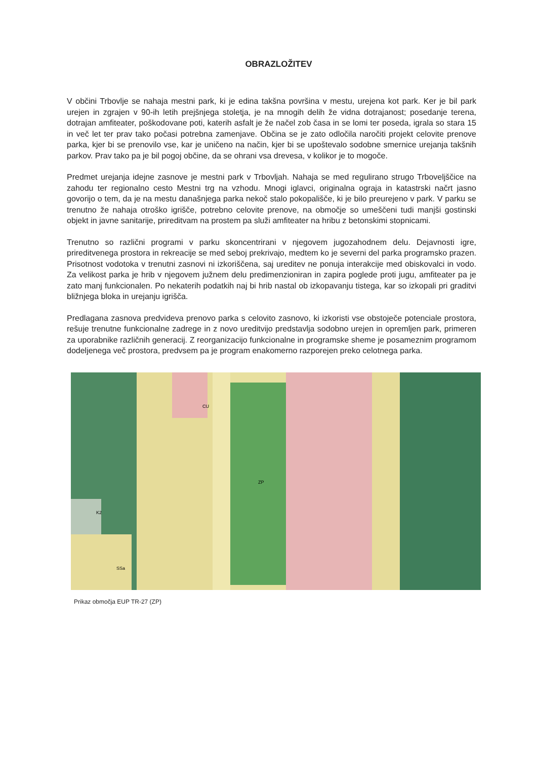OBRAZLOŽITEV
V občini Trbovlje se nahaja mestni park, ki je edina takšna površina v mestu, urejena kot park. Ker je bil park urejen in zgrajen v 90-ih letih prejšnjega stoletja, je na mnogih delih že vidna dotrajanost; posedanje terena, dotrajan amfiteater, poškodovane poti, katerih asfalt je že načel zob časa in se lomi ter poseda, igrala so stara 15 in več let ter prav tako počasi potrebna zamenjave. Občina se je zato odločila naročiti projekt celovite prenove parka, kjer bi se prenovilo vse, kar je uničeno na način, kjer bi se upoštevalo sodobne smernice urejanja takšnih parkov. Prav tako pa je bil pogoj občine, da se ohrani vsa drevesa, v kolikor je to mogoče.
Predmet urejanja idejne zasnove je mestni park v Trbovljah. Nahaja se med regulirano strugo Trboveljščice na zahodu ter regionalno cesto Mestni trg na vzhodu. Mnogi iglavci, originalna ograja in katastrski načrt jasno govorijo o tem, da je na mestu današnjega parka nekoč stalo pokopališče, ki je bilo preurejeno v park. V parku se trenutno že nahaja otroško igrišče, potrebno celovite prenove, na območje so umeščeni tudi manjši gostinski objekt in javne sanitarije, prireditvam na prostem pa služi amfiteater na hribu z betonskimi stopnicami.
Trenutno so različni programi v parku skoncentrirani v njegovem jugozahodnem delu. Dejavnosti igre, prireditvenega prostora in rekreacije se med seboj prekrivajo, medtem ko je severni del parka programsko prazen. Prisotnost vodotoka v trenutni zasnovi ni izkoriščena, saj ureditev ne ponuja interakcije med obiskovalci in vodo. Za velikost parka je hrib v njegovem južnem delu predimenzioniran in zapira poglede proti jugu, amfiteater pa je zato manj funkcionalen. Po nekaterih podatkih naj bi hrib nastal ob izkopavanju tistega, kar so izkopali pri graditvi bližnjega bloka in urejanju igrišča.
Predlagana zasnova predvideva prenovo parka s celovito zasnovo, ki izkoristi vse obstoječe potenciale prostora, rešuje trenutne funkcionalne zadrege in z novo ureditvijo predstavlja sodobno urejen in opremljen park, primeren za uporabnike različnih generacij. Z reorganizacijo funkcionalne in programske sheme je posameznim programom dodeljenega več prostora, predvsem pa je program enakomerno razporejen preko celotnega parka.
ZP
CU
SSa
K2
Prikaz območja EUP TR-27 (ZP)